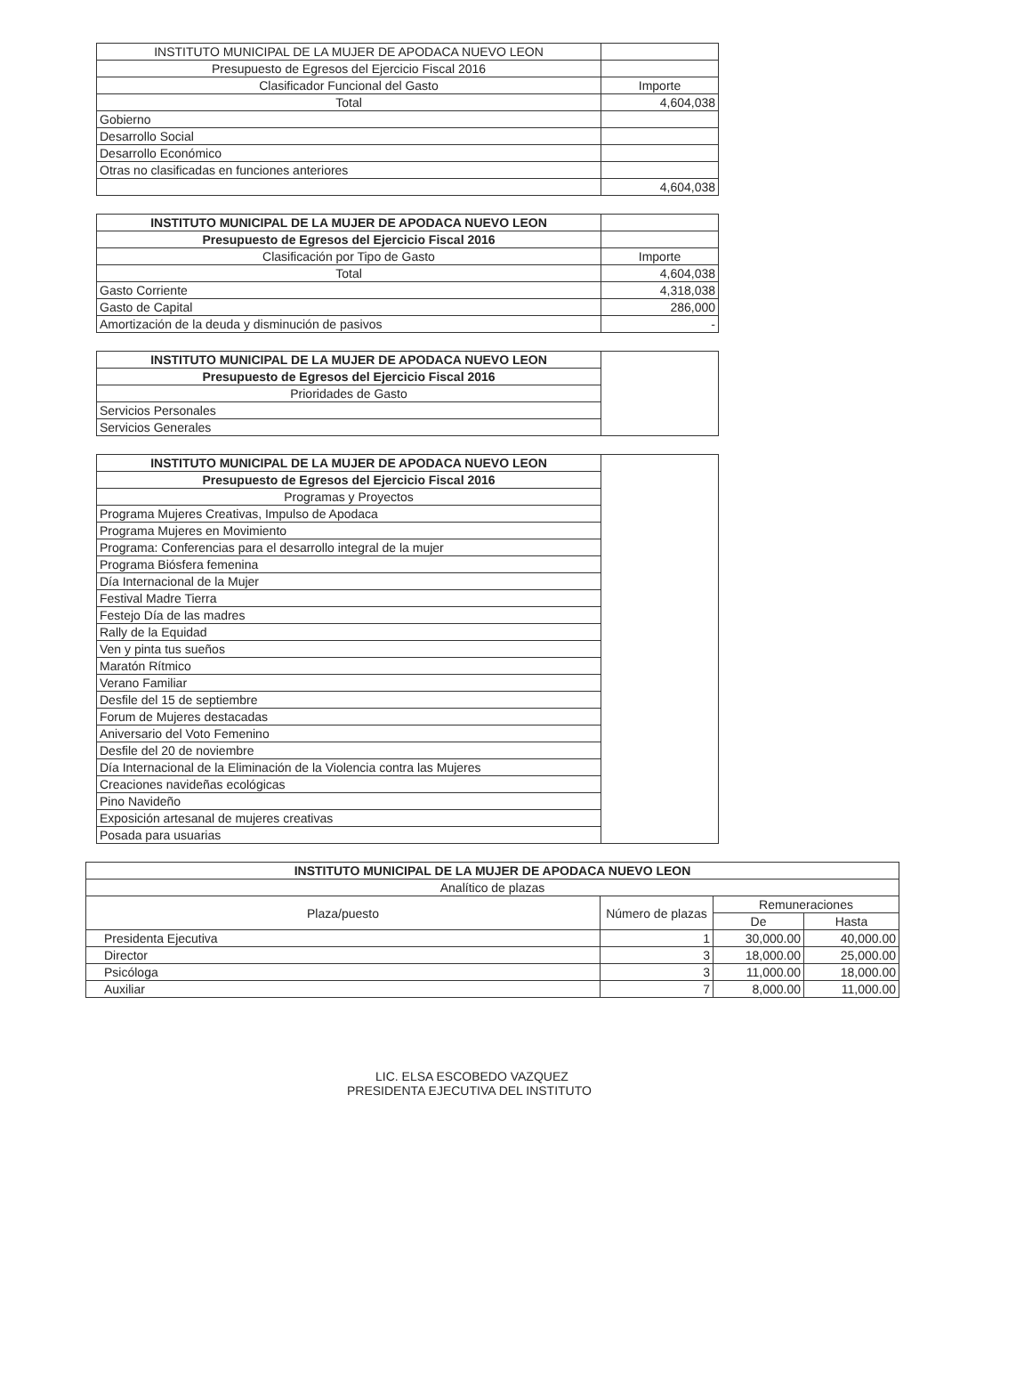| INSTITUTO MUNICIPAL DE LA MUJER DE APODACA NUEVO LEON | |
| Presupuesto de Egresos del Ejercicio Fiscal 2016 | |
| Clasificador Funcional del Gasto | Importe |
| Total | 4,604,038 |
| Gobierno | |
| Desarrollo Social | |
| Desarrollo Económico | |
| Otras no clasificadas en funciones anteriores | |
| | 4,604,038 |
| INSTITUTO MUNICIPAL DE LA MUJER DE APODACA NUEVO LEON | |
| Presupuesto de Egresos del Ejercicio Fiscal 2016 | |
| Clasificación por Tipo de Gasto | Importe |
| Total | 4,604,038 |
| Gasto Corriente | 4,318,038 |
| Gasto de Capital | 286,000 |
| Amortización de la deuda y disminución de pasivos | - |
| INSTITUTO MUNICIPAL DE LA MUJER DE APODACA NUEVO LEON | |
| Presupuesto de Egresos del Ejercicio Fiscal 2016 | |
| Prioridades de Gasto | |
| Servicios Personales | |
| Servicios Generales | |
| INSTITUTO MUNICIPAL DE LA MUJER DE APODACA NUEVO LEON | |
| Presupuesto de Egresos del Ejercicio Fiscal 2016 | |
| Programas y Proyectos | |
| Programa Mujeres Creativas, Impulso de Apodaca | |
| Programa Mujeres en Movimiento | |
| Programa: Conferencias para el desarrollo integral de la mujer | |
| Programa Biósfera femenina | |
| Día Internacional de la Mujer | |
| Festival Madre Tierra | |
| Festejo Día de las madres | |
| Rally de la Equidad | |
| Ven y pinta tus sueños | |
| Maratón Rítmico | |
| Verano Familiar | |
| Desfile del 15 de septiembre | |
| Forum de Mujeres destacadas | |
| Aniversario del Voto Femenino | |
| Desfile del 20 de noviembre | |
| Día Internacional de la Eliminación de la Violencia contra las Mujeres | |
| Creaciones navideñas ecológicas | |
| Pino Navideño | |
| Exposición artesanal de mujeres creativas | |
| Posada para usuarias | |
| INSTITUTO MUNICIPAL DE LA MUJER DE APODACA NUEVO LEON | | | |
| --- | --- | --- | --- |
| Analítico de plazas | | | |
| Plaza/puesto | Número de plazas | Remuneraciones | |
| | | De | Hasta |
| Presidenta Ejecutiva | 1 | 30,000.00 | 40,000.00 |
| Director | 3 | 18,000.00 | 25,000.00 |
| Psicóloga | 3 | 11,000.00 | 18,000.00 |
| Auxiliar | 7 | 8,000.00 | 11,000.00 |
LIC. ELSA ESCOBEDO VAZQUEZ
PRESIDENTA EJECUTIVA DEL INSTITUTO